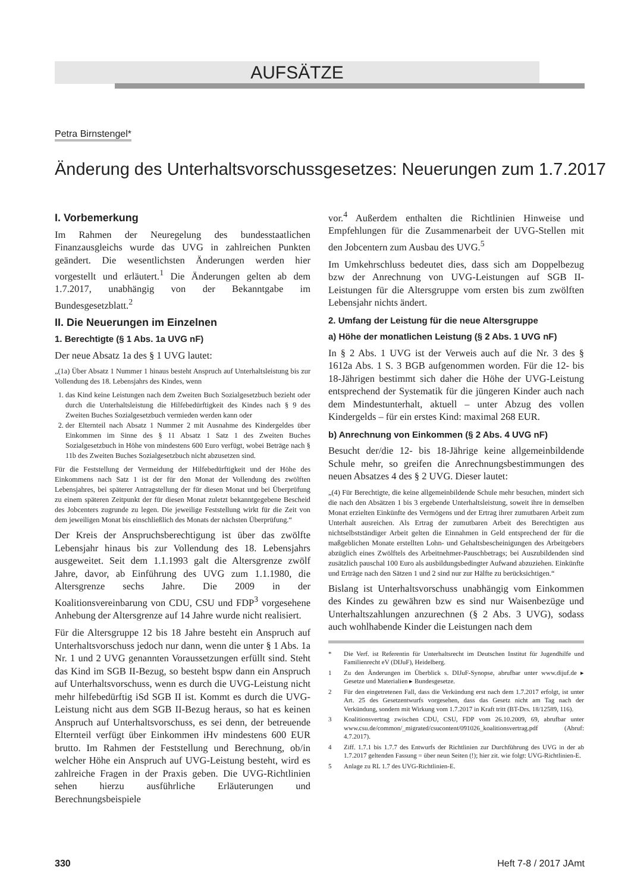AUFSÄTZE
Petra Birnstengel*
Änderung des Unterhaltsvorschussgesetzes: Neuerungen zum 1.7.2017
I. Vorbemerkung
Im Rahmen der Neuregelung des bundesstaatlichen Finanzausgleichs wurde das UVG in zahlreichen Punkten geändert. Die wesentlichsten Änderungen werden hier vorgestellt und erläutert.<sup>1</sup> Die Änderungen gelten ab dem 1.7.2017, unabhängig von der Bekanntgabe im Bundesgesetzblatt.<sup>2</sup>
II. Die Neuerungen im Einzelnen
1. Berechtigte (§ 1 Abs. 1a UVG nF)
Der neue Absatz 1a des § 1 UVG lautet:
„(1a) Über Absatz 1 Nummer 1 hinaus besteht Anspruch auf Unterhaltsleistung bis zur Vollendung des 18. Lebensjahrs des Kindes, wenn
1. das Kind keine Leistungen nach dem Zweiten Buch Sozialgesetzbuch bezieht oder durch die Unterhaltsleistung die Hilfebedürftigkeit des Kindes nach § 9 des Zweiten Buches Sozialgesetzbuch vermieden werden kann oder
2. der Elternteil nach Absatz 1 Nummer 2 mit Ausnahme des Kindergeldes über Einkommen im Sinne des § 11 Absatz 1 Satz 1 des Zweiten Buches Sozialgesetzbuch in Höhe von mindestens 600 Euro verfügt, wobei Beträge nach § 11b des Zweiten Buches Sozialgesetzbuch nicht abzusetzen sind.
Für die Feststellung der Vermeidung der Hilfebedürftigkeit und der Höhe des Einkommens nach Satz 1 ist der für den Monat der Vollendung des zwölften Lebensjahres, bei späterer Antragstellung der für diesen Monat und bei Überprüfung zu einem späteren Zeitpunkt der für diesen Monat zuletzt bekanntgegebene Bescheid des Jobcenters zugrunde zu legen. Die jeweilige Feststellung wirkt für die Zeit von dem jeweiligen Monat bis einschließlich des Monats der nächsten Überprüfung.“
Der Kreis der Anspruchsberechtigung ist über das zwölfte Lebensjahr hinaus bis zur Vollendung des 18. Lebensjahrs ausgeweitet. Seit dem 1.1.1993 galt die Altersgrenze zwölf Jahre, davor, ab Einführung des UVG zum 1.1.1980, die Altersgrenze sechs Jahre. Die 2009 in der Koalitionsvereinbarung von CDU, CSU und FDP<sup>3</sup> vorgesehene Anhebung der Altersgrenze auf 14 Jahre wurde nicht realisiert.
Für die Altersgruppe 12 bis 18 Jahre besteht ein Anspruch auf Unterhaltsvorschuss jedoch nur dann, wenn die unter § 1 Abs. 1a Nr. 1 und 2 UVG genannten Voraussetzungen erfüllt sind. Steht das Kind im SGB II-Bezug, so besteht bspw dann ein Anspruch auf Unterhaltsvorschuss, wenn es durch die UVG-Leistung nicht mehr hilfebedürftig iSd SGB II ist. Kommt es durch die UVG-Leistung nicht aus dem SGB II-Bezug heraus, so hat es keinen Anspruch auf Unterhaltsvorschuss, es sei denn, der betreuende Elternteil verfügt über Einkommen iHv mindestens 600 EUR brutto. Im Rahmen der Feststellung und Berechnung, ob/in welcher Höhe ein Anspruch auf UVG-Leistung besteht, wird es zahlreiche Fragen in der Praxis geben. Die UVG-Richtlinien sehen hierzu ausführliche Erläuterungen und Berechnungsbeispiele
vor.<sup>4</sup> Außerdem enthalten die Richtlinien Hinweise und Empfehlungen für die Zusammenarbeit der UVG-Stellen mit den Jobcentern zum Ausbau des UVG.<sup>5</sup>
Im Umkehrschluss bedeutet dies, dass sich am Doppelbezug bzw der Anrechnung von UVG-Leistungen auf SGB II-Leistungen für die Altersgruppe vom ersten bis zum zwölften Lebensjahr nichts ändert.
2. Umfang der Leistung für die neue Altersgruppe
a) Höhe der monatlichen Leistung (§ 2 Abs. 1 UVG nF)
In § 2 Abs. 1 UVG ist der Verweis auch auf die Nr. 3 des § 1612a Abs. 1 S. 3 BGB aufgenommen worden. Für die 12- bis 18-Jährigen bestimmt sich daher die Höhe der UVG-Leistung entsprechend der Systematik für die jüngeren Kinder auch nach dem Mindestunterhalt, aktuell – unter Abzug des vollen Kindergelds – für ein erstes Kind: maximal 268 EUR.
b) Anrechnung von Einkommen (§ 2 Abs. 4 UVG nF)
Besucht der/die 12- bis 18-Jährige keine allgemeinbildende Schule mehr, so greifen die Anrechnungsbestimmungen des neuen Absatzes 4 des § 2 UVG. Dieser lautet:
„(4) Für Berechtigte, die keine allgemeinbildende Schule mehr besuchen, mindert sich die nach den Absätzen 1 bis 3 ergebende Unterhaltsleistung, soweit ihre in demselben Monat erzielten Einkünfte des Vermögens und der Ertrag ihrer zumutbaren Arbeit zum Unterhalt ausreichen. Als Ertrag der zumutbaren Arbeit des Berechtigten aus nichtselbstständiger Arbeit gelten die Einnahmen in Geld entsprechend der für die maßgeblichen Monate erstellten Lohn- und Gehaltsbescheinigungen des Arbeitgebers abzüglich eines Zwölftels des Arbeitnehmer-Pauschbetrags; bei Auszubildenden sind zusätzlich pauschal 100 Euro als ausbildungsbedingter Aufwand abzuziehen. Einkünfte und Erträge nach den Sätzen 1 und 2 sind nur zur Hälfte zu berücksichtigen.“
Bislang ist Unterhaltsvorschuss unabhängig vom Einkommen des Kindes zu gewähren bzw es sind nur Waisenbezüge und Unterhaltszahlungen anzurechnen (§ 2 Abs. 3 UVG), sodass auch wohlhabende Kinder die Leistungen nach dem
* Die Verf. ist Referentin für Unterhaltsrecht im Deutschen Institut für Jugendhilfe und Familienrecht eV (DIJuF), Heidelberg.
1 Zu den Änderungen im Überblick s. DIJuF-Synopse, abrufbar unter www.dijuf.de ▸ Gesetze und Materialien ▸ Bundesgesetze.
2 Für den eingetretenen Fall, dass die Verkündung erst nach dem 1.7.2017 erfolgt, ist unter Art. 25 des Gesetzentwurfs vorgesehen, dass das Gesetz nicht am Tag nach der Verkündung, sondern mit Wirkung vom 1.7.2017 in Kraft tritt (BT-Drs. 18/12589, 116).
3 Koalitionsvertrag zwischen CDU, CSU, FDP vom 26.10.2009, 69, abrufbar unter www.csu.de/common/_migrated/csucontent/091026_koalitionsvertrag.pdf (Abruf: 4.7.2017).
4 Ziff. 1.7.1 bis 1.7.7 des Entwurfs der Richtlinien zur Durchführung des UVG in der ab 1.7.2017 geltenden Fassung = über neun Seiten (!); hier zit. wie folgt: UVG-Richtlinien-E.
5 Anlage zu RL 1.7 des UVG-Richtlinien-E.
330 Heft 7-8 / 2017 JAmt